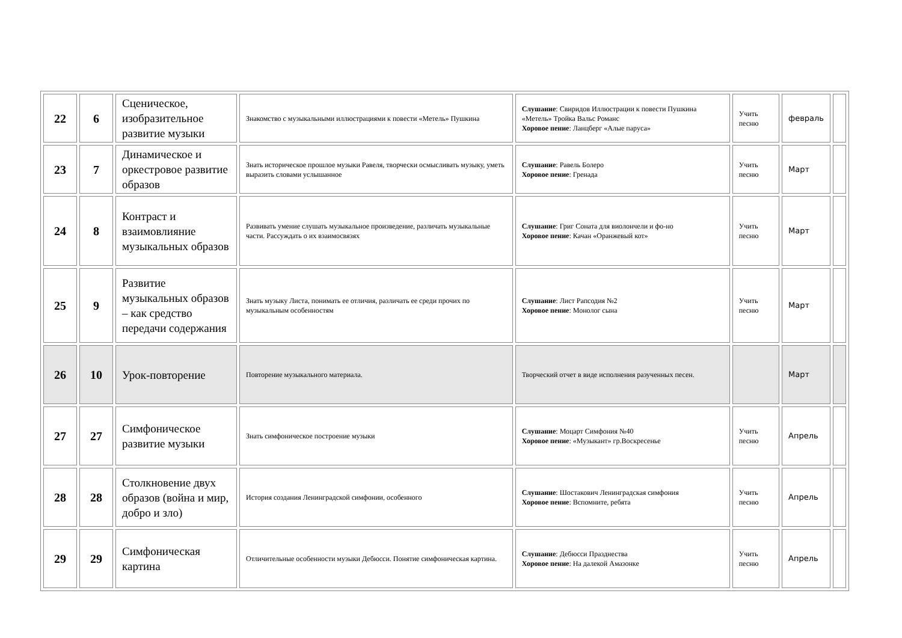| 22 | 6 | Сценическое, изобразительное развитие музыки | Знакомство с музыкальными иллюстрациями к повести «Метель» Пушкина | Слушание : Свиридов Иллюстрации к повести Пушкина «Метель» Тройка Вальс Романс Хоровое пение : Ланцберг «Алые паруса» | Учить песню | февраль | |
| 23 | 7 | Динамическое и оркестровое развитие образов | Знать историческое прошлое музыки Равеля, творчески осмысливать музыку, уметь выразить словами услышанное | Слушание : Равель Болеро Хоровое пение : Гренада | Учить песню | Март | |
| 24 | 8 | Контраст и взаимовлияние музыкальных образов | Развивать умение слушать музыкальное произведение, различать музыкальные части. Рассуждать о их взаимосвязях | Слушание : Григ Соната для виолончели и фо-но Хоровое пение : Качан «Оранжевый кот» | Учить песню | Март | |
| 25 | 9 | Развитие музыкальных образов – как средство передачи содержания | Знать музыку Листа, понимать ее отличия, различать ее среди прочих по музыкальным особенностям | Слушание : Лист Рапсодия №2 Хоровое пение : Монолог сына | Учить песню | Март | |
| 26 | 10 | Урок-повторение | Повторение музыкального материала. | Творческий отчет в виде исполнения разученных песен. | | Март | |
| 27 | 27 | Симфоническое развитие музыки | Знать симфоническое построение музыки | Слушание : Моцарт Симфония №40 Хоровое пение : «Музыкант» гр.Воскресенье | Учить песню | Апрель | |
| 28 | 28 | Столкновение двух образов (война и мир, добро и зло) | История создания Ленинградской симфонии, особенного | Слушание : Шостакович Ленинградская симфония Хоровое пение : Вспомните, ребята | Учить песню | Апрель | |
| 29 | 29 | Симфоническая картина | Отличительные особенности музыки Дебюсси. Понятие симфоническая картина. | Слушание : Дебюсси Празднества Хоровое пение : На далекой Амазонке | Учить песню | Апрель | |